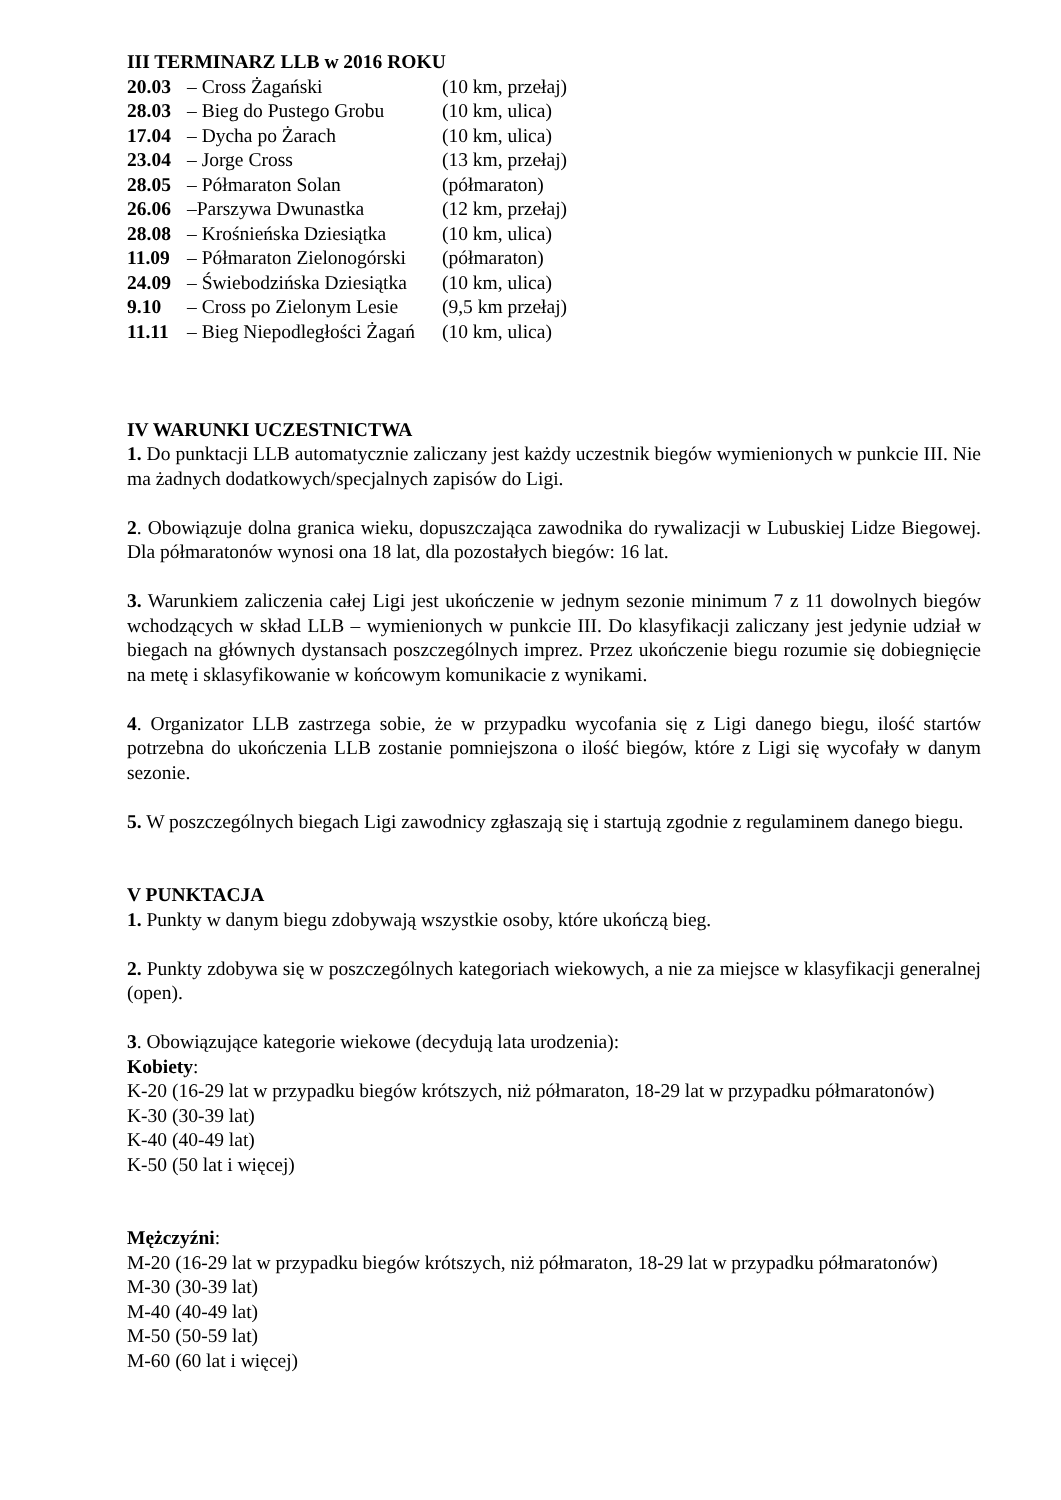III TERMINARZ LLB w 2016 ROKU
| 20.03 | – Cross Żagański | (10 km, przełaj) |
| 28.03 | – Bieg do Pustego Grobu | (10 km, ulica) |
| 17.04 | – Dycha po Żarach | (10 km, ulica) |
| 23.04 | – Jorge Cross | (13 km, przełaj) |
| 28.05 | – Półmaraton Solan | (półmaraton) |
| 26.06 | –Parszywa Dwunastka | (12 km, przełaj) |
| 28.08 | – Krośnieńska Dziesiątka | (10 km, ulica) |
| 11.09 | – Półmaraton Zielonogórski | (półmaraton) |
| 24.09 | – Świebodzińska Dziesiątka | (10 km, ulica) |
| 9.10 | – Cross po Zielonym Lesie | (9,5 km przełaj) |
| 11.11 | – Bieg Niepodległości Żagań | (10 km, ulica) |
IV WARUNKI UCZESTNICTWA
1. Do punktacji LLB automatycznie zaliczany jest każdy uczestnik biegów wymienionych w punkcie III. Nie ma żadnych dodatkowych/specjalnych zapisów do Ligi.
2. Obowiązuje dolna granica wieku, dopuszczająca zawodnika do rywalizacji w Lubuskiej Lidze Biegowej. Dla półmaratonów wynosi ona 18 lat, dla pozostałych biegów: 16 lat.
3. Warunkiem zaliczenia całej Ligi jest ukończenie w jednym sezonie minimum 7 z 11 dowolnych biegów wchodzących w skład LLB – wymienionych w punkcie III. Do klasyfikacji zaliczany jest jedynie udział w biegach na głównych dystansach poszczególnych imprez. Przez ukończenie biegu rozumie się dobiegnięcie na metę i sklasyfikowanie w końcowym komunikacie z wynikami.
4. Organizator LLB zastrzega sobie, że w przypadku wycofania się z Ligi danego biegu, ilość startów potrzebna do ukończenia LLB zostanie pomniejszona o ilość biegów, które z Ligi się wycofały w danym sezonie.
5. W poszczególnych biegach Ligi zawodnicy zgłaszają się i startują zgodnie z regulaminem danego biegu.
V PUNKTACJA
1. Punkty w danym biegu zdobywają wszystkie osoby, które ukończą bieg.
2. Punkty zdobywa się w poszczególnych kategoriach wiekowych, a nie za miejsce w klasyfikacji generalnej (open).
3. Obowiązujące kategorie wiekowe (decydują lata urodzenia):
Kobiety:
K-20 (16-29 lat w przypadku biegów krótszych, niż półmaraton, 18-29 lat w przypadku półmaratonów)
K-30 (30-39 lat)
K-40 (40-49 lat)
K-50 (50 lat i więcej)
Mężczyźni:
M-20 (16-29 lat w przypadku biegów krótszych, niż półmaraton, 18-29 lat w przypadku półmaratonów)
M-30 (30-39 lat)
M-40 (40-49 lat)
M-50 (50-59 lat)
M-60 (60 lat i więcej)